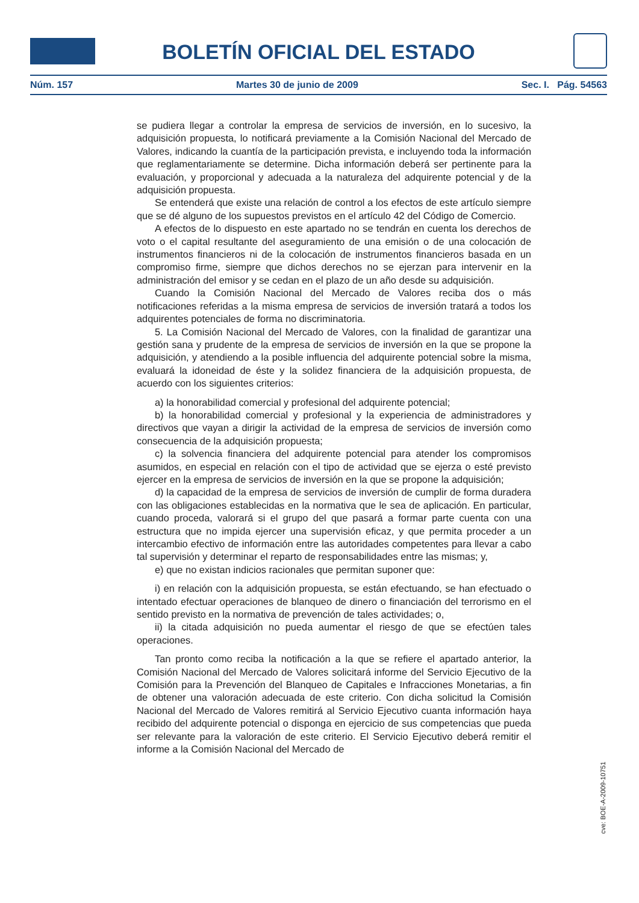BOLETÍN OFICIAL DEL ESTADO
Núm. 157 Martes 30 de junio de 2009 Sec. I. Pág. 54563
se pudiera llegar a controlar la empresa de servicios de inversión, en lo sucesivo, la adquisición propuesta, lo notificará previamente a la Comisión Nacional del Mercado de Valores, indicando la cuantía de la participación prevista, e incluyendo toda la información que reglamentariamente se determine. Dicha información deberá ser pertinente para la evaluación, y proporcional y adecuada a la naturaleza del adquirente potencial y de la adquisición propuesta.
Se entenderá que existe una relación de control a los efectos de este artículo siempre que se dé alguno de los supuestos previstos en el artículo 42 del Código de Comercio.
A efectos de lo dispuesto en este apartado no se tendrán en cuenta los derechos de voto o el capital resultante del aseguramiento de una emisión o de una colocación de instrumentos financieros ni de la colocación de instrumentos financieros basada en un compromiso firme, siempre que dichos derechos no se ejerzan para intervenir en la administración del emisor y se cedan en el plazo de un año desde su adquisición.
Cuando la Comisión Nacional del Mercado de Valores reciba dos o más notificaciones referidas a la misma empresa de servicios de inversión tratará a todos los adquirentes potenciales de forma no discriminatoria.
5. La Comisión Nacional del Mercado de Valores, con la finalidad de garantizar una gestión sana y prudente de la empresa de servicios de inversión en la que se propone la adquisición, y atendiendo a la posible influencia del adquirente potencial sobre la misma, evaluará la idoneidad de éste y la solidez financiera de la adquisición propuesta, de acuerdo con los siguientes criterios:
a) la honorabilidad comercial y profesional del adquirente potencial;
b) la honorabilidad comercial y profesional y la experiencia de administradores y directivos que vayan a dirigir la actividad de la empresa de servicios de inversión como consecuencia de la adquisición propuesta;
c) la solvencia financiera del adquirente potencial para atender los compromisos asumidos, en especial en relación con el tipo de actividad que se ejerza o esté previsto ejercer en la empresa de servicios de inversión en la que se propone la adquisición;
d) la capacidad de la empresa de servicios de inversión de cumplir de forma duradera con las obligaciones establecidas en la normativa que le sea de aplicación. En particular, cuando proceda, valorará si el grupo del que pasará a formar parte cuenta con una estructura que no impida ejercer una supervisión eficaz, y que permita proceder a un intercambio efectivo de información entre las autoridades competentes para llevar a cabo tal supervisión y determinar el reparto de responsabilidades entre las mismas; y,
e) que no existan indicios racionales que permitan suponer que:
i) en relación con la adquisición propuesta, se están efectuando, se han efectuado o intentado efectuar operaciones de blanqueo de dinero o financiación del terrorismo en el sentido previsto en la normativa de prevención de tales actividades; o,
ii) la citada adquisición no pueda aumentar el riesgo de que se efectúen tales operaciones.
Tan pronto como reciba la notificación a la que se refiere el apartado anterior, la Comisión Nacional del Mercado de Valores solicitará informe del Servicio Ejecutivo de la Comisión para la Prevención del Blanqueo de Capitales e Infracciones Monetarias, a fin de obtener una valoración adecuada de este criterio. Con dicha solicitud la Comisión Nacional del Mercado de Valores remitirá al Servicio Ejecutivo cuanta información haya recibido del adquirente potencial o disponga en ejercicio de sus competencias que pueda ser relevante para la valoración de este criterio. El Servicio Ejecutivo deberá remitir el informe a la Comisión Nacional del Mercado de
cve: BOE-A-2009-10751